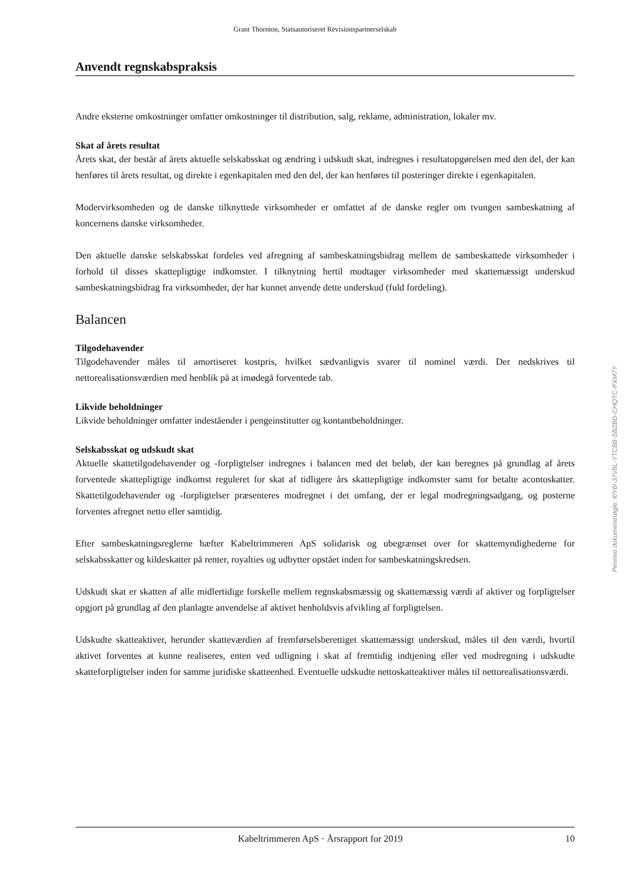Grant Thornton, Statsautoriseret Revisionspartnerselskab
Anvendt regnskabspraksis
Andre eksterne omkostninger omfatter omkostninger til distribution, salg, reklame, administration, lokaler mv.
Skat af årets resultat
Årets skat, der består af årets aktuelle selskabsskat og ændring i udskudt skat, indregnes i resultatopgørelsen med den del, der kan henføres til årets resultat, og direkte i egenkapitalen med den del, der kan henføres til posteringer direkte i egenkapitalen.
Modervirksomheden og de danske tilknyttede virksomheder er omfattet af de danske regler om tvungen sambeskatning af koncernens danske virksomheder.
Den aktuelle danske selskabsskat fordeles ved afregning af sambeskatningsbidrag mellem de sambeskattede virksomheder i forhold til disses skattepligtige indkomster. I tilknytning hertil modtager virksomheder med skattemæssigt underskud sambeskatningsbidrag fra virksomheder, der har kunnet anvende dette underskud (fuld fordeling).
Balancen
Tilgodehavender
Tilgodehavender måles til amortiseret kostpris, hvilket sædvanligvis svarer til nominel værdi. Der nedskrives til nettorealisationsværdien med henblik på at imødegå forventede tab.
Likvide beholdninger
Likvide beholdninger omfatter indeståender i pengeinstitutter og kontantbeholdninger.
Selskabsskat og udskudt skat
Aktuelle skattetilgodehavender og -forpligtelser indregnes i balancen med det beløb, der kan beregnes på grundlag af årets forventede skattepligtige indkomst reguleret for skat af tidligere års skattepligtige indkomster samt for betalte acontoskatter. Skattetilgodehavender og -forpligtelser præsenteres modregnet i det omfang, der er legal modregningsadgang, og posterne forventes afregnet netto eller samtidig.
Efter sambeskatningsreglerne hæfter Kabeltrimmeren ApS solidarisk og ubegrænset over for skattemyndighederne for selskabsskatter og kildeskatter på renter, royalties og udbytter opstået inden for sambeskatningskredsen.
Udskudt skat er skatten af alle midlertidige forskelle mellem regnskabsmæssig og skattemæssig værdi af aktiver og forpligtelser opgjort på grundlag af den planlagte anvendelse af aktivet henholdsvis afvikling af forpligtelsen.
Udskudte skatteaktiver, herunder skatteværdien af fremførselsberettiget skattemæssigt underskud, måles til den værdi, hvortil aktivet forventes at kunne realiseres, enten ved udligning i skat af fremtidig indtjening eller ved modregning i udskudte skatteforpligtelser inden for samme juridiske skatteenhed. Eventuelle udskudte nettoskatteaktiver måles til nettorealisationsværdi.
Kabeltrimmeren ApS · Årsrapport for 2019 10
Penneo dokumentnøgle: I0Y6I-37V8L-YTCB8-SBZBD-CHQTC-PXM7Y